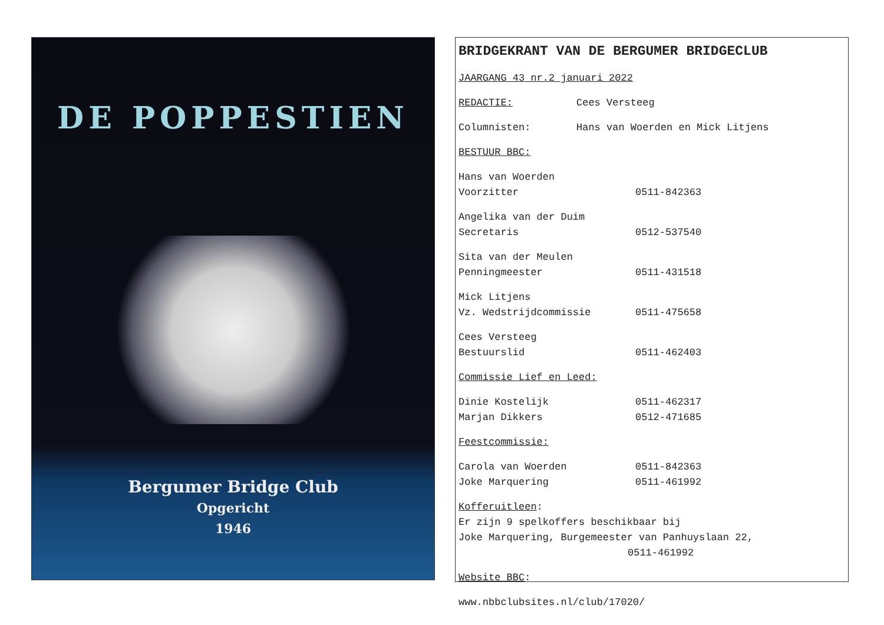DE POPPESTIEN
Bergumer Bridge Club
Opgericht
1946
BRIDGEKRANT VAN DE BERGUMER BRIDGECLUB
JAARGANG 43 nr.2 januari 2022
REDACTIE: Cees Versteeg
Columnisten: Hans van Woerden en Mick Litjens
BESTUUR BBC:
Hans van Woerden
Voorzitter 0511-842363
Angelika van der Duim
Secretaris 0512-537540
Sita van der Meulen
Penningmeester 0511-431518
Mick Litjens
Vz. Wedstrijdcommissie 0511-475658
Cees Versteeg
Bestuurslid 0511-462403
Commissie Lief en Leed:
Dinie Kostelijk 0511-462317
Marjan Dikkers 0512-471685
Feestcommissie:
Carola van Woerden 0511-842363
Joke Marquering 0511-461992
Kofferuitleen:
Er zijn 9 spelkoffers beschikbaar bij
Joke Marquering, Burgemeester van Panhuyslaan 22,
0511-461992
Website BBC:
www.nbbclubsites.nl/club/17020/